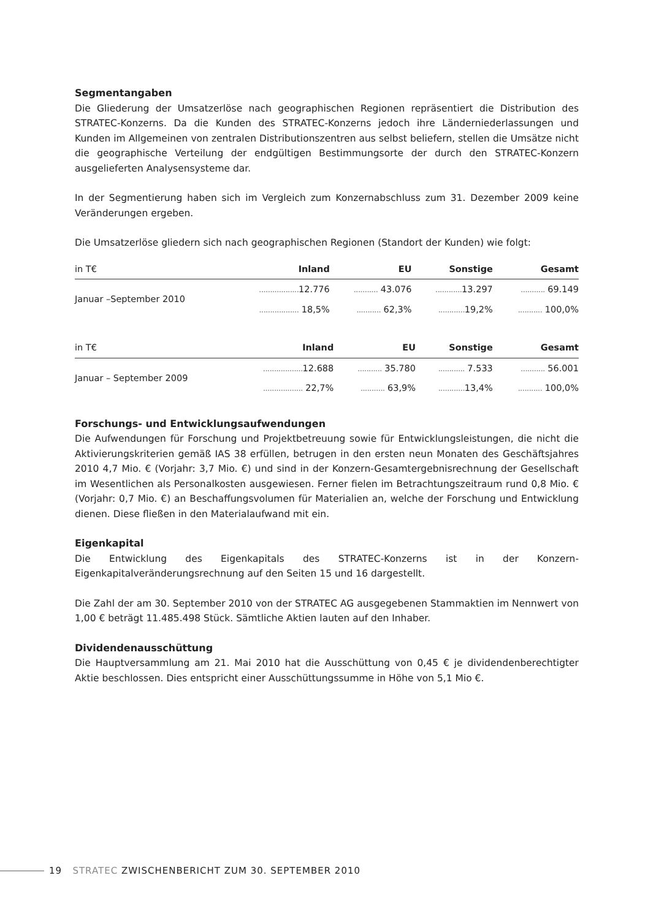Segmentangaben
Die Gliederung der Umsatzerlöse nach geographischen Regionen repräsentiert die Distribution des STRATEC-Konzerns. Da die Kunden des STRATEC-Konzerns jedoch ihre Länderniederlassungen und Kunden im Allgemeinen von zentralen Distributionszentren aus selbst beliefern, stellen die Umsätze nicht die geographische Verteilung der endgültigen Bestimmungsorte der durch den STRATEC-Konzern ausgelieferten Analysensysteme dar.
In der Segmentierung haben sich im Vergleich zum Konzernabschluss zum 31. Dezember 2009 keine Veränderungen ergeben.
Die Umsatzerlöse gliedern sich nach geographischen Regionen (Standort der Kunden) wie folgt:
| in T€ | Inland | EU | Sonstige | Gesamt |
| --- | --- | --- | --- | --- |
| Januar –September 2010 | .................. 12.776 | ........... 43.076 | ............ 13.297 | ........... 69.149 |
| | .................. 18,5% | ........... 62,3% | ............ 19,2% | ........... 100,0% |
| in T€ | Inland | EU | Sonstige | Gesamt |
| --- | --- | --- | --- | --- |
| Januar – September 2009 | .................. 12.688 | ........... 35.780 | ............ 7.533 | ........... 56.001 |
| | .................. 22,7% | ........... 63,9% | ............ 13,4% | ........... 100,0% |
Forschungs- und Entwicklungsaufwendungen
Die Aufwendungen für Forschung und Projektbetreuung sowie für Entwicklungsleistungen, die nicht die Aktivierungskriterien gemäß IAS 38 erfüllen, betrugen in den ersten neun Monaten des Geschäftsjahres 2010 4,7 Mio. € (Vorjahr: 3,7 Mio. €) und sind in der Konzern-Gesamtergebnisrechnung der Gesellschaft im Wesentlichen als Personalkosten ausgewiesen. Ferner fielen im Betrachtungszeitraum rund 0,8 Mio. € (Vorjahr: 0,7 Mio. €) an Beschaffungsvolumen für Materialien an, welche der Forschung und Entwicklung dienen. Diese fließen in den Materialaufwand mit ein.
Eigenkapital
Die Entwicklung des Eigenkapitals des STRATEC-Konzerns ist in der Konzern-Eigenkapitalveränderungsrechnung auf den Seiten 15 und 16 dargestellt.
Die Zahl der am 30. September 2010 von der STRATEC AG ausgegebenen Stammaktien im Nennwert von 1,00 € beträgt 11.485.498 Stück. Sämtliche Aktien lauten auf den Inhaber.
Dividendenausschüttung
Die Hauptversammlung am 21. Mai 2010 hat die Ausschüttung von 0,45 € je dividendenberechtigter Aktie beschlossen. Dies entspricht einer Ausschüttungssumme in Höhe von 5,1 Mio €.
19 STRATEC ZWISCHENBERICHT ZUM 30. SEPTEMBER 2010